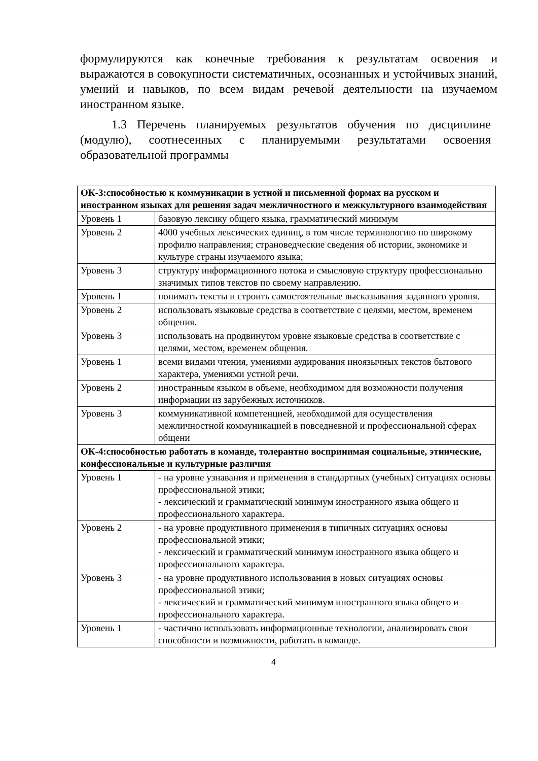формулируются как конечные требования к результатам освоения и выражаются в совокупности систематичных, осознанных и устойчивых знаний, умений и навыков, по всем видам речевой деятельности на изучаемом иностранном языке.
1.3 Перечень планируемых результатов обучения по дисциплине (модулю), соотнесенных с планируемыми результатами освоения образовательной программы
| ОК-3:способностью к коммуникации в устной и письменной формах на русском и иностранном языках для решения задач межличностного и межкультурного взаимодействия | |
| Уровень 1 | базовую лексику общего языка, грамматический минимум |
| Уровень 2 | 4000 учебных лексических единиц, в том числе терминологию по широкому профилю направления; страноведческие сведения об истории, экономике и культуре страны изучаемого языка; |
| Уровень 3 | структуру информационного потока и смысловую структуру профессионально значимых типов текстов по своему направлению. |
| Уровень 1 | понимать тексты и строить самостоятельные высказывания заданного уровня. |
| Уровень 2 | использовать языковые средства в соответствие с целями, местом, временем общения. |
| Уровень 3 | использовать на продвинутом уровне языковые средства в соответствие с целями, местом, временем общения. |
| Уровень 1 | всеми видами чтения, умениями аудирования иноязычных текстов бытового характера, умениями устной речи. |
| Уровень 2 | иностранным языком в объеме, необходимом для возможности получения информации из зарубежных источников. |
| Уровень 3 | коммуникативной компетенцией, необходимой для осуществления межличностной коммуникацией в повседневной и профессиональной сферах общени |
| ОК-4:способностью работать в команде, толерантно воспринимая социальные, этнические, конфессиональные и культурные различия | |
| Уровень 1 | - на уровне узнавания и применения в стандартных (учебных) ситуациях основы профессиональной этики; - лексический и грамматический минимум иностранного языка общего и профессионального характера. |
| Уровень 2 | - на уровне продуктивного применения в типичных ситуациях основы профессиональной этики; - лексический и грамматический минимум иностранного языка общего и профессионального характера. |
| Уровень 3 | - на уровне продуктивного использования в новых ситуациях основы профессиональной этики; - лексический и грамматический минимум иностранного языка общего и профессионального характера. |
| Уровень 1 | - частично использовать информационные технологии, анализировать свои способности и возможности, работать в команде. |
4